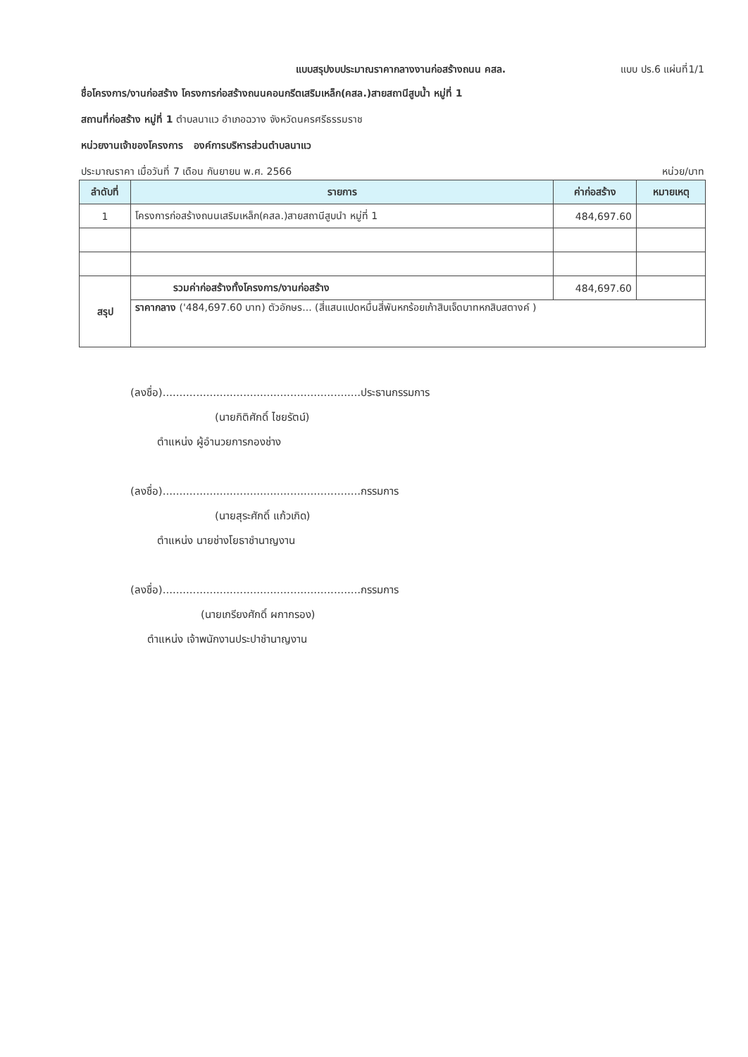แบบสรุปงบประมาณราคากลางงานก่อสร้างถนน คสล. แบบ ปร.6 แผ่นที่1/1
ชื่อโครงการ/งานก่อสร้าง โครงการก่อสร้างถนนคอนกรีตเสริมเหล็ก(คสล.)สายสถานีสูบน้ำ หมู่ที่ 1
สถานที่ก่อสร้าง หมู่ที่ 1 ตำบลนาแว อำเภอฉวาง จังหวัดนครศรีธรรมราช
หน่วยงานเจ้าของโครงการ องค์การบริหารส่วนตำบลนาแว
ประมาณราคา เมื่อวันที่ 7 เดือน กันยายน พ.ศ. 2566 หน่วย/บาท
| ลำดับที่ | รายการ | ค่าก่อสร้าง | หมายเหตุ |
| --- | --- | --- | --- |
| 1 | โครงการก่อสร้างถนนเสริมเหล็ก(คสล.)สายสถานีสูบนำ หมู่ที่ 1 | 484,697.60 | |
| สรุป | รวมค่าก่อสร้างทั้งโครงการ/งานก่อสร้าง | 484,697.60 | |
| | ราคากลาง ('484,697.60 บาท) ตัวอักษร... (สี่แสนแปดหมื่นสี่พันหกร้อยเก้าสิบเจ็ดบาทหกสิบสตางค์ ) | | |
(ลงชื่อ)...........................................................ประธานกรรมการ
(นายกิติศักดิ์ ไชยรัตน์)
ตำแหน่ง ผู้อำนวยการกองช่าง
(ลงชื่อ)...........................................................กรรมการ
(นายสุระศักดิ์ แก้วเกิด)
ตำแหน่ง นายช่างโยธาชำนาญงาน
(ลงชื่อ)...........................................................กรรมการ
(นายเกรียงศักดิ์ ผกากรอง)
ตำแหน่ง เจ้าพนักงานประปาชำนาญงาน